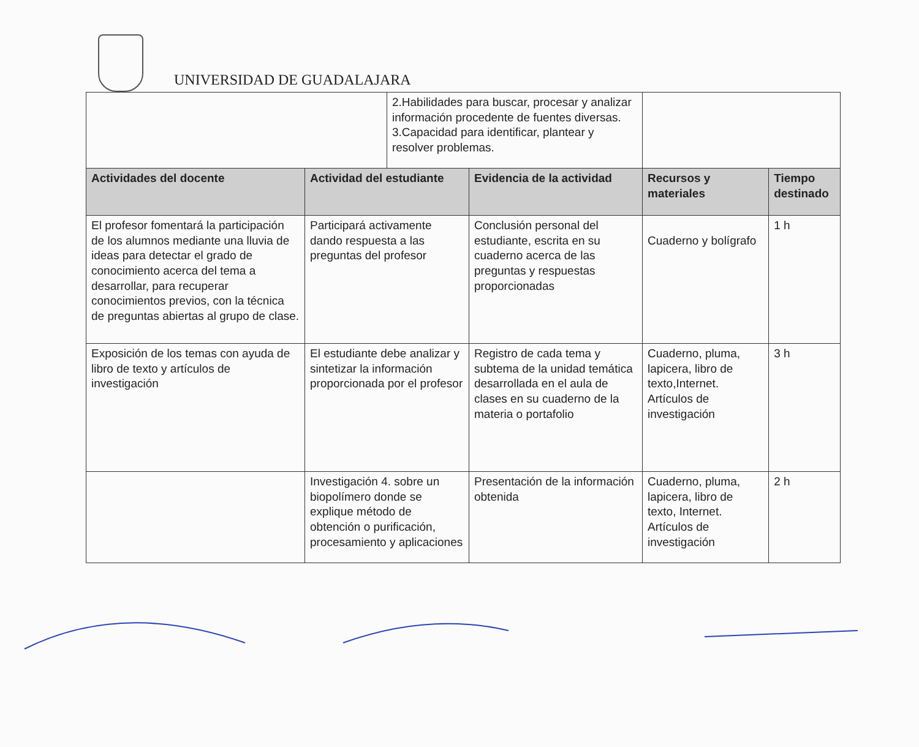UNIVERSIDAD DE GUADALAJARA
| | | 2.Habilidades para buscar, procesar y analizar información procedente de fuentes diversas. 3.Capacidad para identificar, plantear y resolver problemas. | | | |
| Actividades del docente | Actividad del estudiante | | Evidencia de la actividad | Recursos y materiales | Tiempo destinado |
| El profesor fomentará la participación de los alumnos mediante una lluvia de ideas para detectar el grado de conocimiento acerca del tema a desarrollar, para recuperar conocimientos previos, con la técnica de preguntas abiertas al grupo de clase. | Participará activamente dando respuesta a las preguntas del profesor | | Conclusión personal del estudiante, escrita en su cuaderno acerca de las preguntas y respuestas proporcionadas | Cuaderno y bolígrafo | 1 h |
| Exposición de los temas con ayuda de libro de texto y artículos de investigación | El estudiante debe analizar y sintetizar la información proporcionada por el profesor | | Registro de cada tema y subtema de la unidad temática desarrollada en el aula de clases en su cuaderno de la materia o portafolio | Cuaderno, pluma, lapicera, libro de texto,Internet. Artículos de investigación | 3 h |
| | Investigación 4. sobre un biopolímero donde se explique método de obtención o purificación, procesamiento y aplicaciones | | Presentación de la información obtenida | Cuaderno, pluma, lapicera, libro de texto, Internet. Artículos de investigación | 2 h |